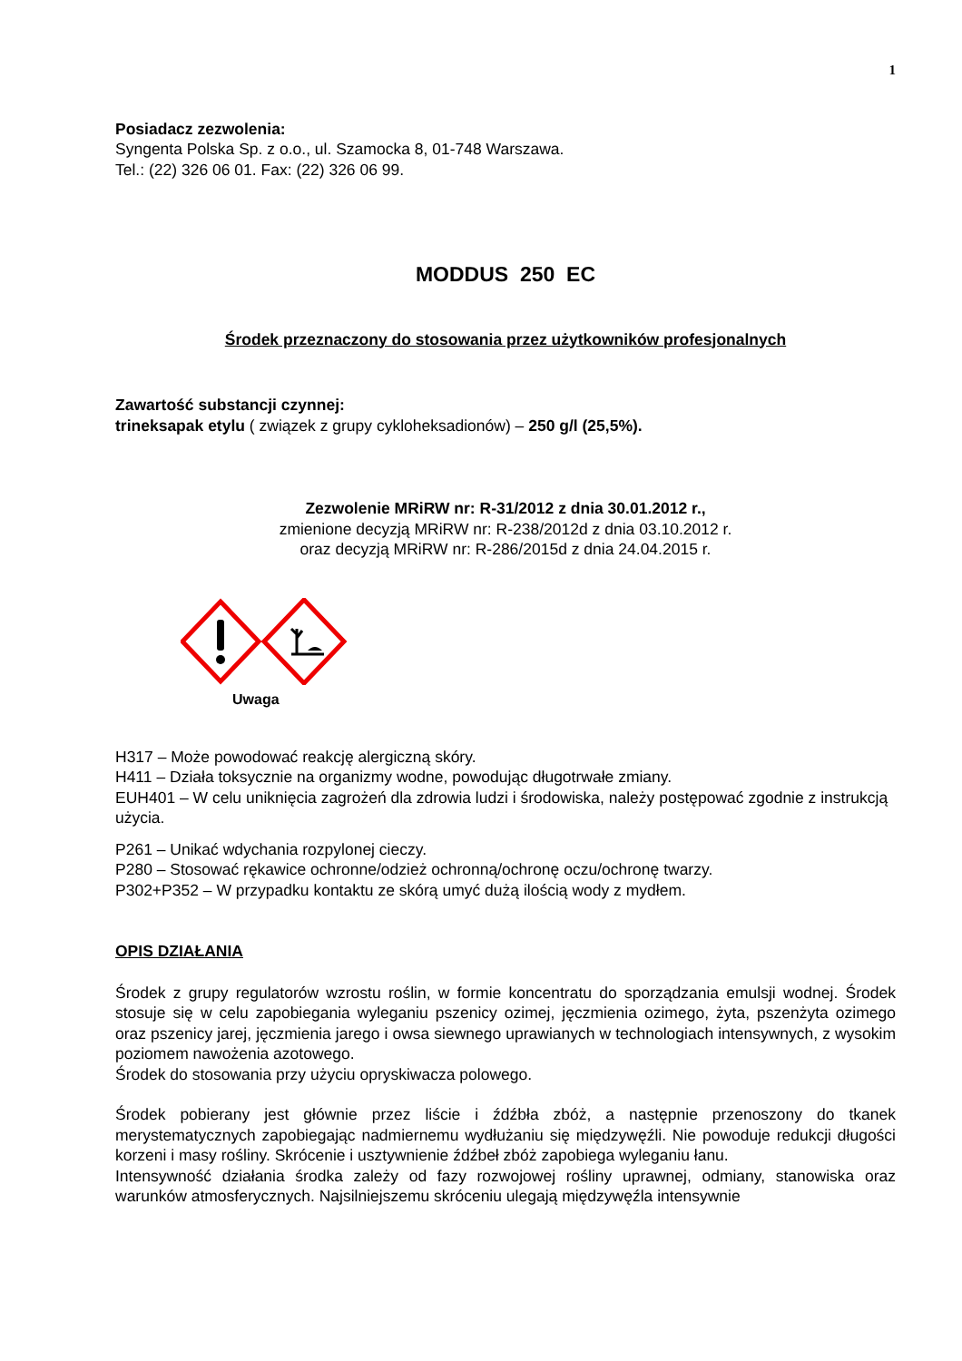1
Posiadacz zezwolenia:
Syngenta Polska Sp. z o.o., ul. Szamocka 8, 01-748 Warszawa.
Tel.: (22) 326 06 01. Fax: (22) 326 06 99.
MODDUS 250 EC
Środek przeznaczony do stosowania przez użytkowników profesjonalnych
Zawartość substancji czynnej:
trineksapak etylu ( związek z grupy cykloheksadionów) – 250 g/l (25,5%).
Zezwolenie MRiRW nr: R-31/2012 z dnia 30.01.2012 r.,
zmienione decyzją MRiRW nr: R-238/2012d z dnia 03.10.2012 r.
oraz decyzją MRiRW nr: R-286/2015d z dnia 24.04.2015 r.
Uwaga
H317 – Może powodować reakcję alergiczną skóry.
H411 – Działa toksycznie na organizmy wodne, powodując długotrwałe zmiany.
EUH401 – W celu uniknięcia zagrożeń dla zdrowia ludzi i środowiska, należy postępować zgodnie z instrukcją użycia.
P261 – Unikać wdychania rozpylonej cieczy.
P280 – Stosować rękawice ochronne/odzież ochronną/ochronę oczu/ochronę twarzy.
P302+P352 – W przypadku kontaktu ze skórą umyć dużą ilością wody z mydłem.
OPIS DZIAŁANIA
Środek z grupy regulatorów wzrostu roślin, w formie koncentratu do sporządzania emulsji wodnej. Środek stosuje się w celu zapobiegania wyleganiu pszenicy ozimej, jęczmienia ozimego, żyta, pszenżyta ozimego oraz pszenicy jarej, jęczmienia jarego i owsa siewnego uprawianych w technologiach intensywnych, z wysokim poziomem nawożenia azotowego.
Środek do stosowania przy użyciu opryskiwacza polowego.
Środek pobierany jest głównie przez liście i źdźbła zbóż, a następnie przenoszony do tkanek merystematycznych zapobiegając nadmiernemu wydłużaniu się międzywęźli. Nie powoduje redukcji długości korzeni i masy rośliny. Skrócenie i usztywnienie źdźbeł zbóż zapobiega wyleganiu łanu.
Intensywność działania środka zależy od fazy rozwojowej rośliny uprawnej, odmiany, stanowiska oraz warunków atmosferycznych. Najsilniejszemu skróceniu ulegają międzywęźla intensywnie